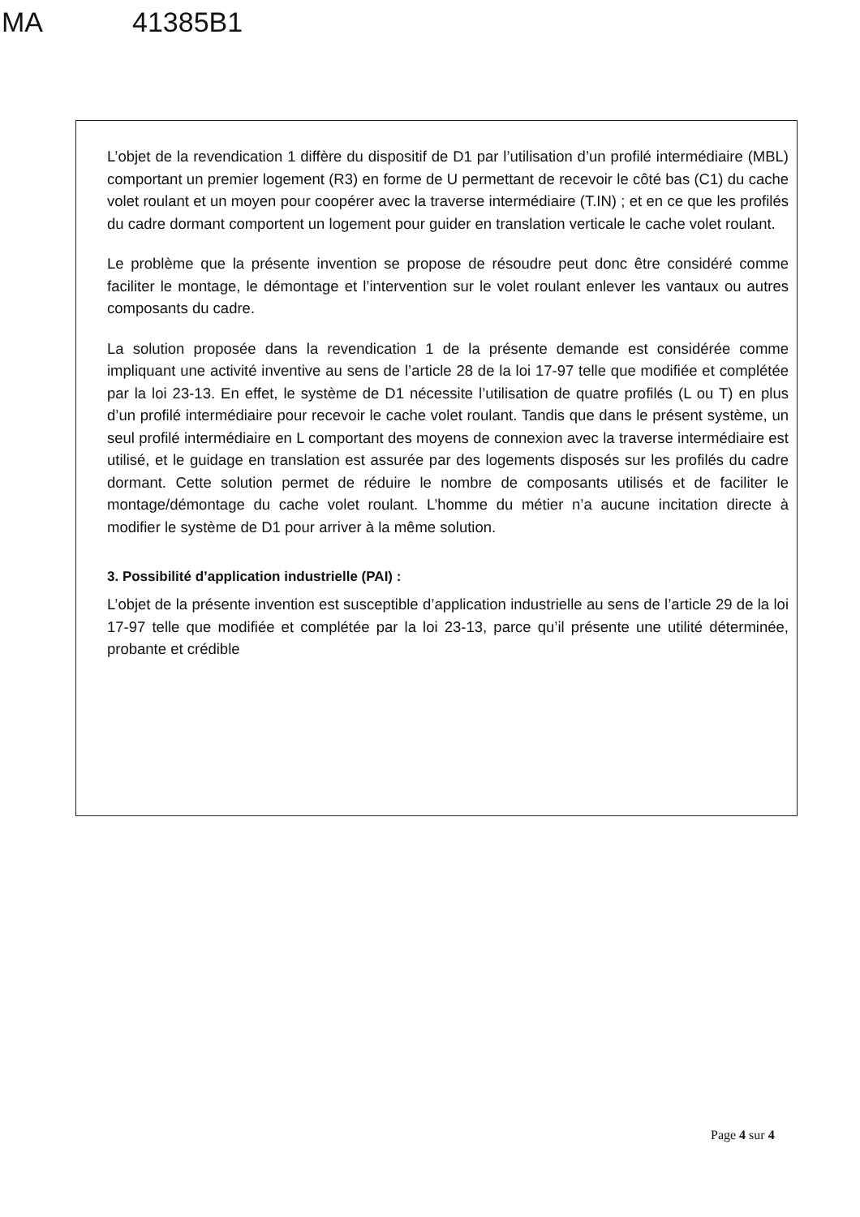MA 41385B1
L’objet de la revendication 1 diffère du dispositif de D1 par l’utilisation d’un profilé intermédiaire (MBL) comportant un premier logement (R3) en forme de U permettant de recevoir le côté bas (C1) du cache volet roulant et un moyen pour coopérer avec la traverse intermédiaire (T.IN) ; et en ce que les profilés du cadre dormant comportent un logement pour guider en translation verticale le cache volet roulant.
Le problème que la présente invention se propose de résoudre peut donc être considéré comme faciliter le montage, le démontage et l’intervention sur le volet roulant enlever les vantaux ou autres composants du cadre.
La solution proposée dans la revendication 1 de la présente demande est considérée comme impliquant une activité inventive au sens de l’article 28 de la loi 17-97 telle que modifiée et complétée par la loi 23-13. En effet, le système de D1 nécessite l’utilisation de quatre profilés (L ou T) en plus d’un profilé intermédiaire pour recevoir le cache volet roulant. Tandis que dans le présent système, un seul profilé intermédiaire en L comportant des moyens de connexion avec la traverse intermédiaire est utilisé, et le guidage en translation est assurée par des logements disposés sur les profilés du cadre dormant. Cette solution permet de réduire le nombre de composants utilisés et de faciliter le montage/démontage du cache volet roulant. L’homme du métier n’a aucune incitation directe à modifier le système de D1 pour arriver à la même solution.
3. Possibilité d’application industrielle (PAI) :
L’objet de la présente invention est susceptible d’application industrielle au sens de l’article 29 de la loi 17-97 telle que modifiée et complétée par la loi 23-13, parce qu’il présente une utilité déterminée, probante et crédible
Page 4 sur 4